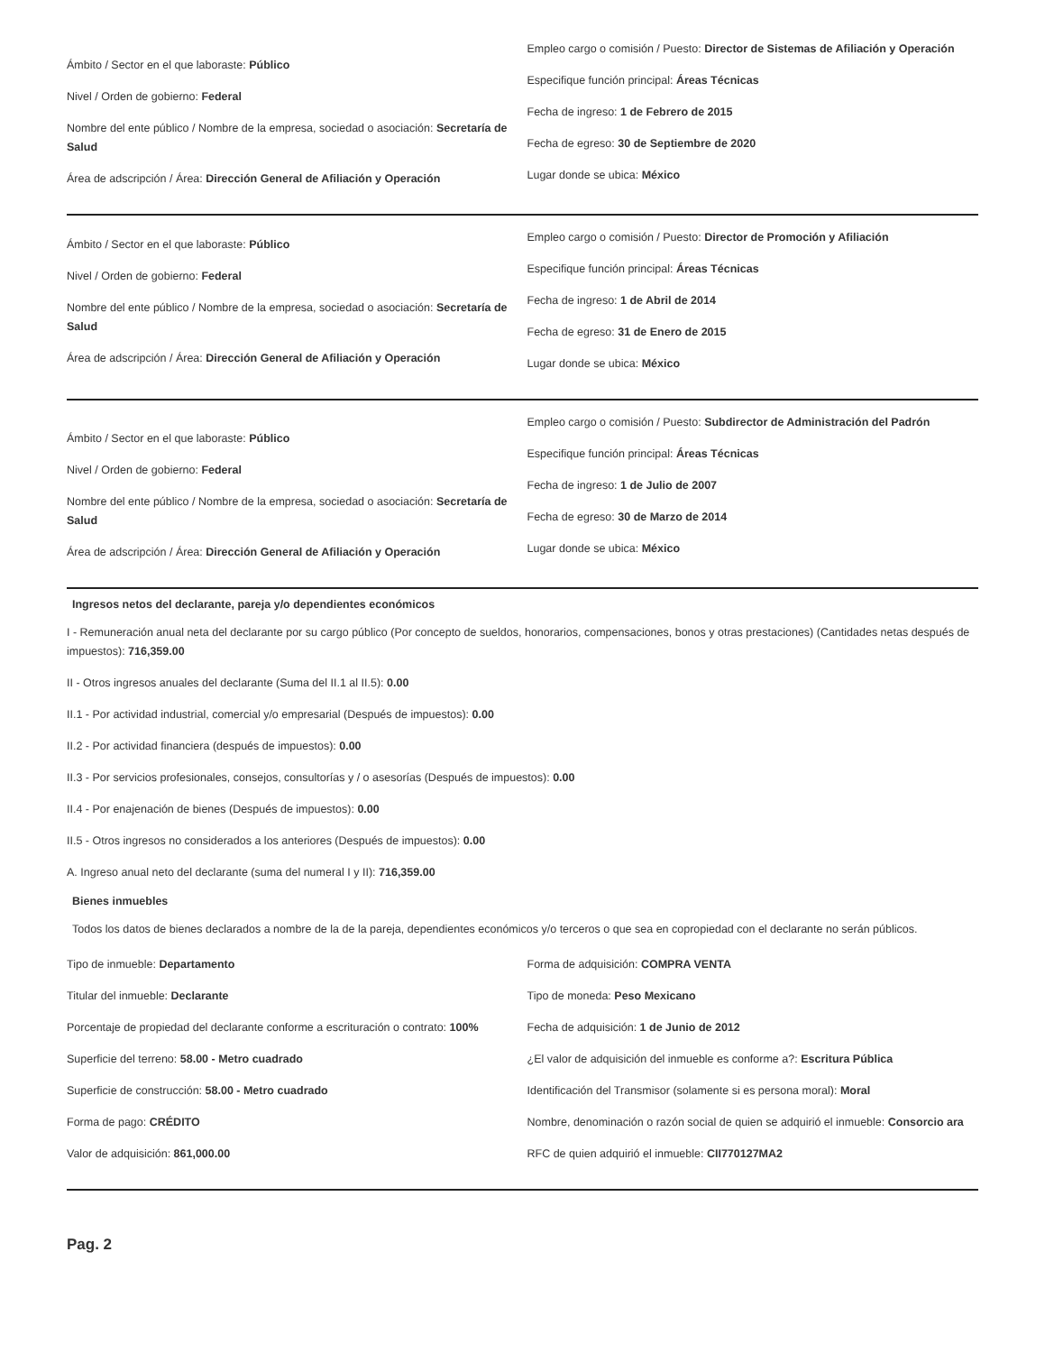Ámbito / Sector en el que laboraste: Público
Nivel / Orden de gobierno: Federal
Nombre del ente público / Nombre de la empresa, sociedad o asociación: Secretaría de Salud
Área de adscripción / Área: Dirección General de Afiliación y Operación
Empleo cargo o comisión / Puesto: Director de Sistemas de Afiliación y Operación
Especifique función principal: Áreas Técnicas
Fecha de ingreso: 1 de Febrero de 2015
Fecha de egreso: 30 de Septiembre de 2020
Lugar donde se ubica: México
Ámbito / Sector en el que laboraste: Público
Nivel / Orden de gobierno: Federal
Nombre del ente público / Nombre de la empresa, sociedad o asociación: Secretaría de Salud
Área de adscripción / Área: Dirección General de Afiliación y Operación
Empleo cargo o comisión / Puesto: Director de Promoción y Afiliación
Especifique función principal: Áreas Técnicas
Fecha de ingreso: 1 de Abril de 2014
Fecha de egreso: 31 de Enero de 2015
Lugar donde se ubica: México
Ámbito / Sector en el que laboraste: Público
Nivel / Orden de gobierno: Federal
Nombre del ente público / Nombre de la empresa, sociedad o asociación: Secretaría de Salud
Área de adscripción / Área: Dirección General de Afiliación y Operación
Empleo cargo o comisión / Puesto: Subdirector de Administración del Padrón
Especifique función principal: Áreas Técnicas
Fecha de ingreso: 1 de Julio de 2007
Fecha de egreso: 30 de Marzo de 2014
Lugar donde se ubica: México
Ingresos netos del declarante, pareja y/o dependientes económicos
I - Remuneración anual neta del declarante por su cargo público (Por concepto de sueldos, honorarios, compensaciones, bonos y otras prestaciones) (Cantidades netas después de impuestos): 716,359.00
II - Otros ingresos anuales del declarante (Suma del II.1 al II.5): 0.00
II.1 - Por actividad industrial, comercial y/o empresarial (Después de impuestos): 0.00
II.2 - Por actividad financiera (después de impuestos): 0.00
II.3 - Por servicios profesionales, consejos, consultorías y / o asesorías (Después de impuestos): 0.00
II.4 - Por enajenación de bienes (Después de impuestos): 0.00
II.5 - Otros ingresos no considerados a los anteriores (Después de impuestos): 0.00
A. Ingreso anual neto del declarante (suma del numeral I y II): 716,359.00
Bienes inmuebles
Todos los datos de bienes declarados a nombre de la de la pareja, dependientes económicos y/o terceros o que sea en copropiedad con el declarante no serán públicos.
Tipo de inmueble: Departamento
Titular del inmueble: Declarante
Porcentaje de propiedad del declarante conforme a escrituración o contrato: 100%
Superficie del terreno: 58.00 - Metro cuadrado
Superficie de construcción: 58.00 - Metro cuadrado
Forma de pago: CRÉDITO
Valor de adquisición: 861,000.00
Forma de adquisición: COMPRA VENTA
Tipo de moneda: Peso Mexicano
Fecha de adquisición: 1 de Junio de 2012
¿El valor de adquisición del inmueble es conforme a?: Escritura Pública
Identificación del Transmisor (solamente si es persona moral): Moral
Nombre, denominación o razón social de quien se adquirió el inmueble: Consorcio ara
RFC de quien adquirió el inmueble: CII770127MA2
Pag. 2